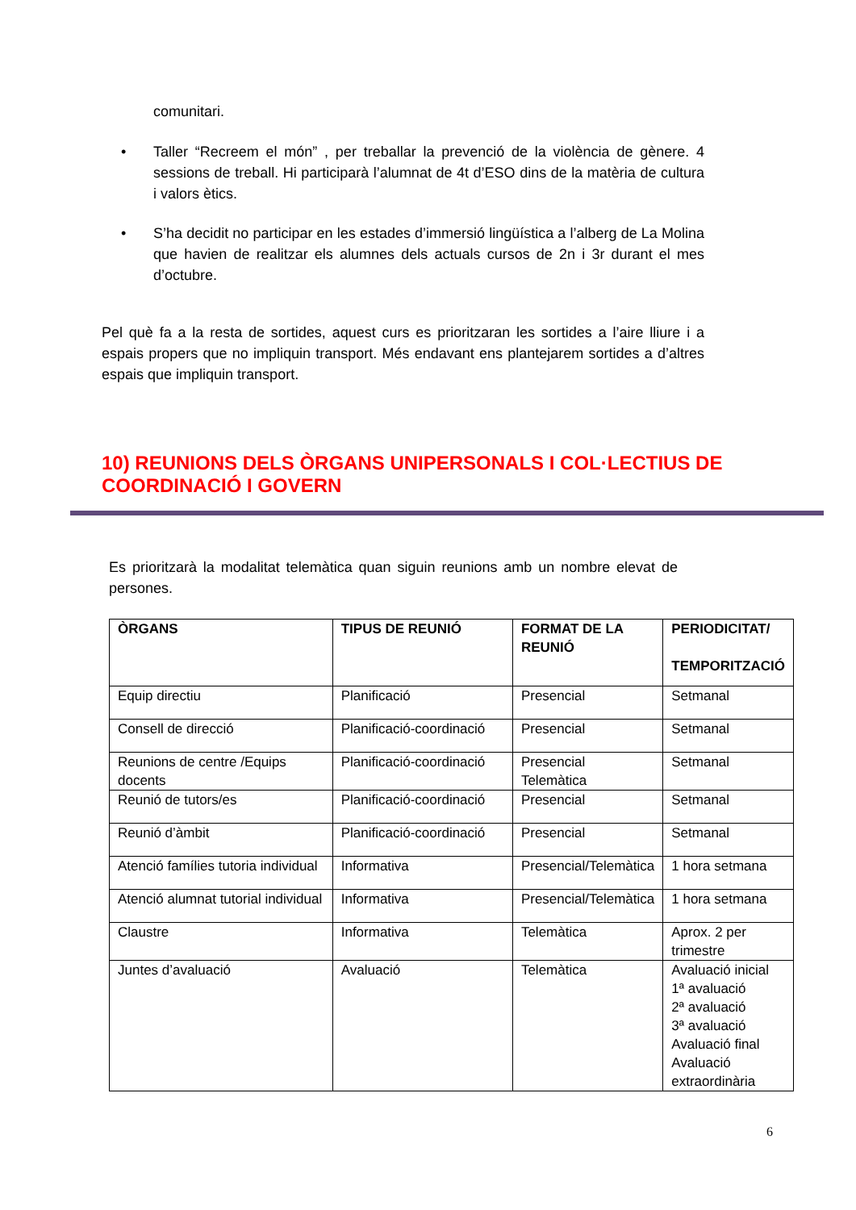comunitari.
• Taller “Recreem el món” , per treballar la prevenció de la violència de gènere. 4 sessions de treball. Hi participarà l’alumnat de 4t d’ESO dins de la matèria de cultura i valors ètics.
• S’ha decidit no participar en les estades d’immersió lingüística a l’alberg de La Molina que havien de realitzar els alumnes dels actuals cursos de 2n i 3r durant el mes d’octubre.
Pel què fa a la resta de sortides, aquest curs es prioritzaran les sortides a l’aire lliure i a espais propers que no impliquin transport. Més endavant ens plantejarem sortides a d’altres espais que impliquin transport.
10) REUNIONS DELS ÒRGANS UNIPERSONALS I COL·LECTIUS DE COORDINACIÓ I GOVERN
Es prioritzarà la modalitat telemàtica quan siguin reunions amb un nombre elevat de persones.
| ÒRGANS | TIPUS DE REUNIÓ | FORMAT DE LA REUNIÓ | PERIODICITAT/ TEMPORITZACIÓ |
| --- | --- | --- | --- |
| Equip directiu | Planificació | Presencial | Setmanal |
| Consell de direcció | Planificació-coordinació | Presencial | Setmanal |
| Reunions de centre /Equips docents | Planificació-coordinació | Presencial Telemàtica | Setmanal |
| Reunió de tutors/es | Planificació-coordinació | Presencial | Setmanal |
| Reunió d’àmbit | Planificació-coordinació | Presencial | Setmanal |
| Atenció famílies tutoria individual | Informativa | Presencial/Telemàtica | 1 hora setmana |
| Atenció alumnat tutorial individual | Informativa | Presencial/Telemàtica | 1 hora setmana |
| Claustre | Informativa | Telemàtica | Aprox. 2 per trimestre |
| Juntes d’avaluació | Avaluació | Telemàtica | Avaluació inicial 1ª avaluació 2ª avaluació 3ª avaluació Avaluació final Avaluació extraordinària |
6